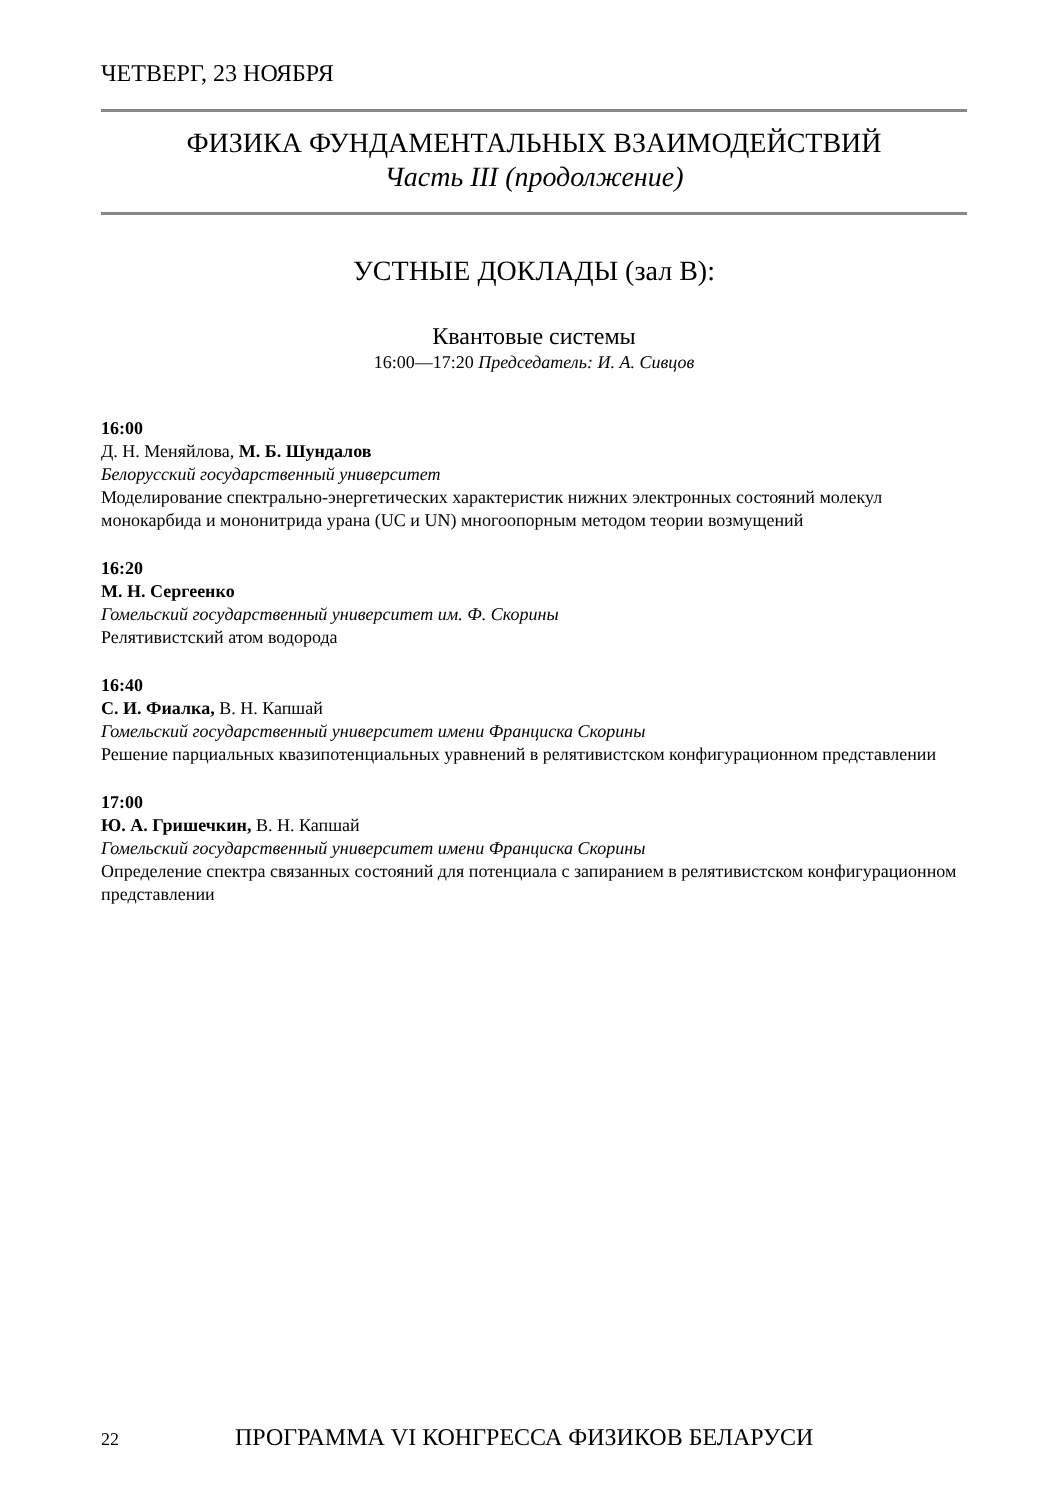ЧЕТВЕРГ, 23 НОЯБРЯ
ФИЗИКА ФУНДАМЕНТАЛЬНЫХ ВЗАИМОДЕЙСТВИЙ
Часть III (продолжение)
УСТНЫЕ ДОКЛАДЫ (зал В):
Квантовые системы
16:00—17:20 Председатель: И. А. Сивцов
16:00
Д. Н. Меняйлова, М. Б. Шундалов
Белорусский государственный университет
Моделирование спектрально-энергетических характеристик нижних электронных состояний молекул монокарбида и мононитрида урана (UC и UN) многоопорным методом теории возмущений
16:20
М. Н. Сергеенко
Гомельский государственный университет им. Ф. Скорины
Релятивистский атом водорода
16:40
С. И. Фиалка, В. Н. Капшай
Гомельский государственный университет имени Франциска Скорины
Решение парциальных квазипотенциальных уравнений в релятивистском конфигурационном представлении
17:00
Ю. А. Гришечкин, В. Н. Капшай
Гомельский государственный университет имени Франциска Скорины
Определение спектра связанных состояний для потенциала с запиранием в релятивистском конфигурационном представлении
22 ПРОГРАММА VI КОНГРЕССА ФИЗИКОВ БЕЛАРУСИ